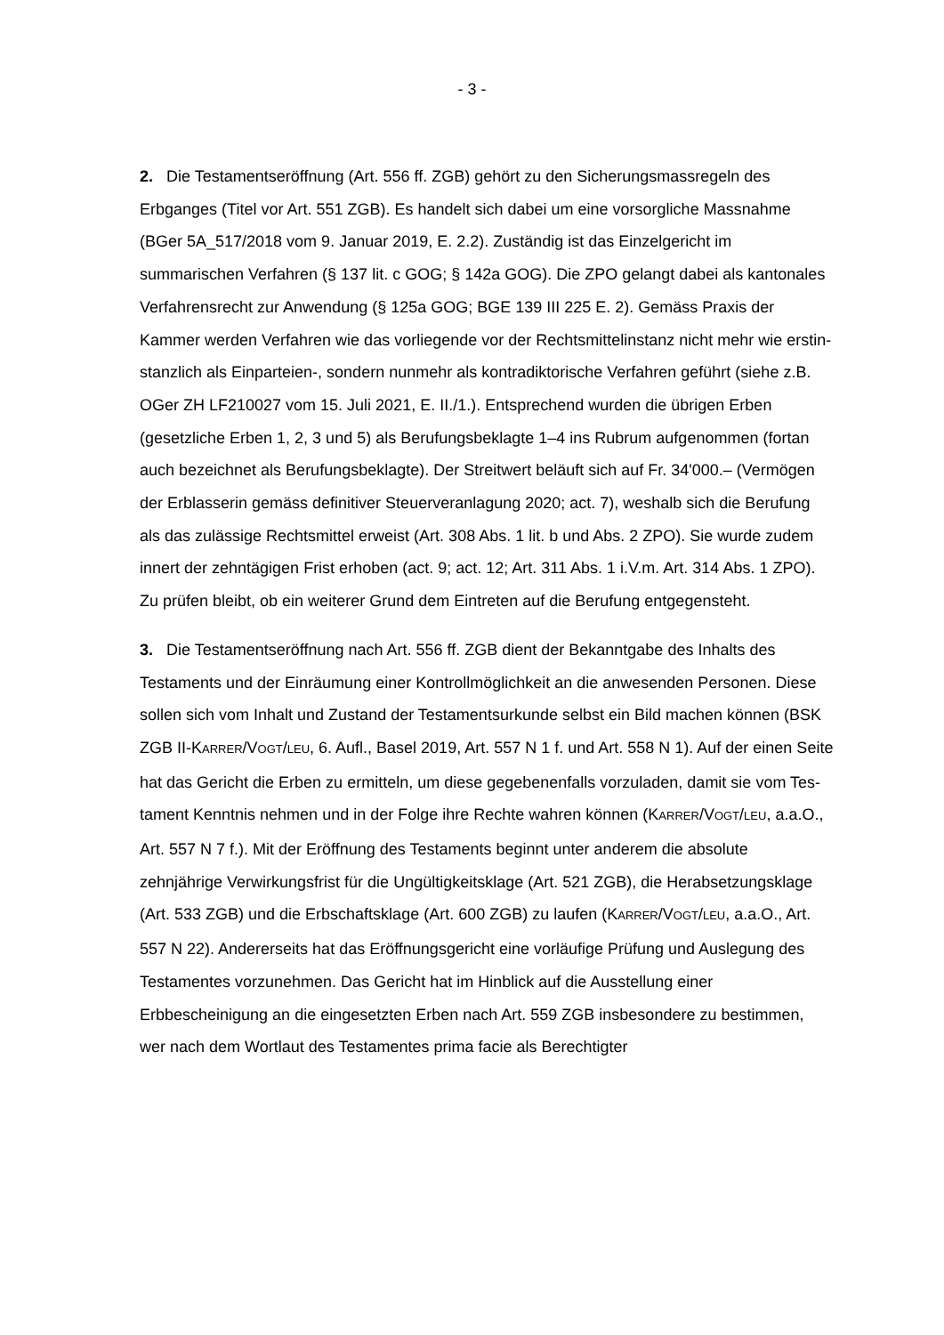- 3 -
2. Die Testamentseröffnung (Art. 556 ff. ZGB) gehört zu den Sicherungsmass­regeln des Erbganges (Titel vor Art. 551 ZGB). Es handelt sich dabei um eine vorsorgliche Massnahme (BGer 5A_517/2018 vom 9. Januar 2019, E. 2.2). Zu­ständig ist das Einzelgericht im summarischen Verfahren (§ 137 lit. c GOG; § 142a GOG). Die ZPO gelangt dabei als kantonales Verfahrensrecht zur Anwen­dung (§ 125a GOG; BGE 139 III 225 E. 2). Gemäss Praxis der Kammer werden Verfahren wie das vorliegende vor der Rechtsmittelinstanz nicht mehr wie erstin­stanzlich als Einparteien-, sondern nunmehr als kontradiktorische Verfahren ge­führt (siehe z.B. OGer ZH LF210027 vom 15. Juli 2021, E. II./1.). Entsprechend wurden die übrigen Erben (gesetzliche Erben 1, 2, 3 und 5) als Berufungsbeklagte 1–4 ins Rubrum aufgenommen (fortan auch bezeichnet als Berufungsbeklagte). Der Streitwert beläuft sich auf Fr. 34'000.– (Vermögen der Erblasserin gemäss definitiver Steuerveranlagung 2020; act. 7), weshalb sich die Berufung als das zu­lässige Rechtsmittel erweist (Art. 308 Abs. 1 lit. b und Abs. 2 ZPO). Sie wurde zu­dem innert der zehntägigen Frist erhoben (act. 9; act. 12; Art. 311 Abs. 1 i.V.m. Art. 314 Abs. 1 ZPO). Zu prüfen bleibt, ob ein weiterer Grund dem Eintreten auf die Berufung entgegensteht.
3. Die Testamentseröffnung nach Art. 556 ff. ZGB dient der Bekanntgabe des Inhalts des Testaments und der Einräumung einer Kontrollmöglichkeit an die an­wesenden Personen. Diese sollen sich vom Inhalt und Zustand der Testaments­urkunde selbst ein Bild machen können (BSK ZGB II-KARRER/VOGT/LEU, 6. Aufl., Basel 2019, Art. 557 N 1 f. und Art. 558 N 1). Auf der einen Seite hat das Gericht die Erben zu ermitteln, um diese gegebenenfalls vorzuladen, damit sie vom Tes­tament Kenntnis nehmen und in der Folge ihre Rechte wahren können (KAR­RER/VOGT/LEU, a.a.O., Art. 557 N 7 f.). Mit der Eröffnung des Testaments beginnt unter anderem die absolute zehnjährige Verwirkungsfrist für die Ungültigkeitskla­ge (Art. 521 ZGB), die Herabsetzungsklage (Art. 533 ZGB) und die Erbschaftskla­ge (Art. 600 ZGB) zu laufen (KARRER/VOGT/LEU, a.a.O., Art. 557 N 22). Anderer­seits hat das Eröffnungsgericht eine vorläufige Prüfung und Auslegung des Tes­tamentes vorzunehmen. Das Gericht hat im Hinblick auf die Ausstellung einer Erbbescheinigung an die eingesetzten Erben nach Art. 559 ZGB insbesondere zu bestimmen, wer nach dem Wortlaut des Testamentes prima facie als Berechtigter